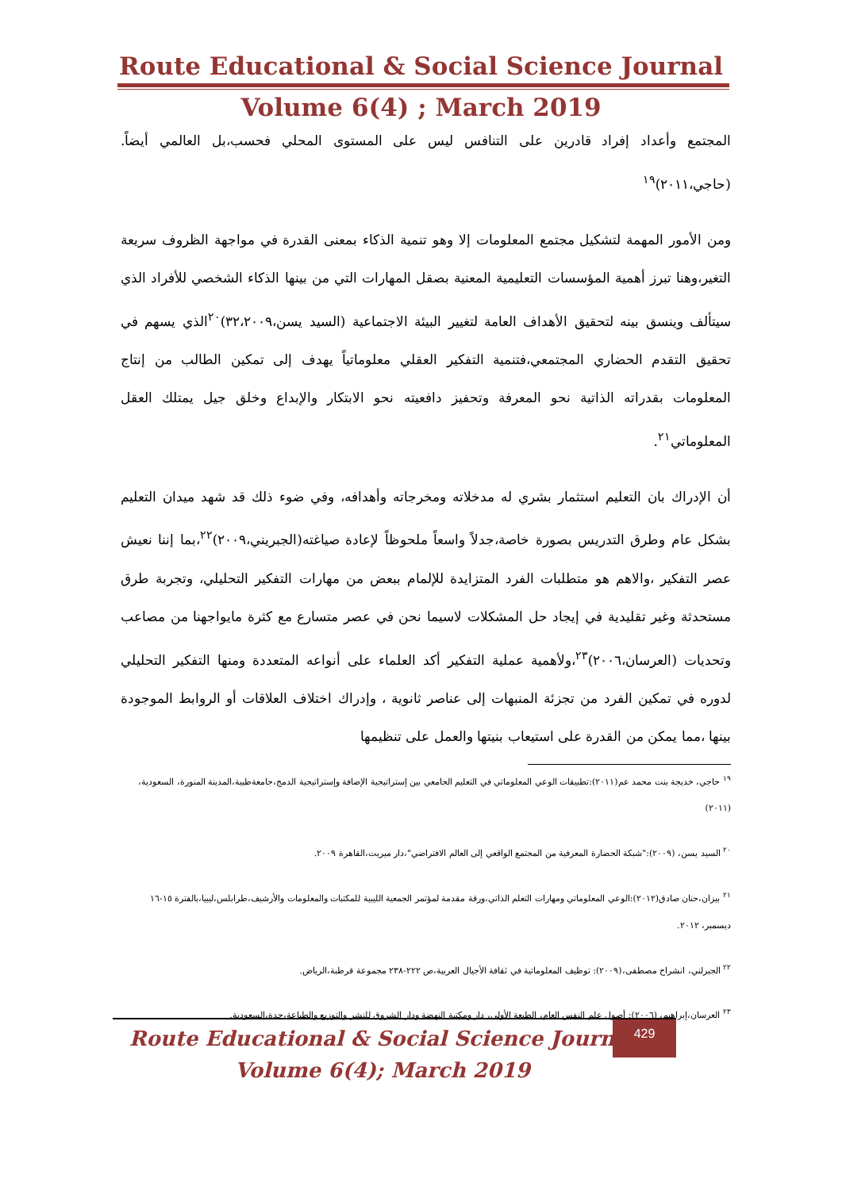Route Educational & Social Science Journal
Volume 6(4) ; March 2019
المجتمع وأعداد إفراد قادرين على التنافس ليس على المستوى المحلي فحسب،بل العالمي أيضاً. (حاجي،٢٠١١)<sup>١٩</sup>
ومن الأمور المهمة لتشكيل مجتمع المعلومات إلا وهو تنمية الذكاء بمعنى القدرة في مواجهة الظروف سريعة التغير،وهنا تبرز أهمية المؤسسات التعليمية المعنية بصقل المهارات التي من بينها الذكاء الشخصي للأفراد الذي سيتألف وينسق بينه لتحقيق الأهداف العامة لتغيير البيئة الاجتماعية (السيد يسن،٣٢،٢٠٠٩)<sup>٢٠</sup>الذي يسهم في تحقيق التقدم الحضاري المجتمعي،فتنمية التفكير العقلي معلوماتياً يهدف إلى تمكين الطالب من إنتاج المعلومات بقدراته الذاتية نحو المعرفة وتحفيز دافعيته نحو الابتكار والإبداع وخلق جيل يمتلك العقل المعلوماتي<sup>٢١</sup>.
أن الإدراك بان التعليم استثمار بشري له مدخلاته ومخرجاته وأهدافه، وفي ضوء ذلك قد شهد ميدان التعليم بشكل عام وطرق التدريس بصورة خاصة،جدلاً واسعاً ملحوظاً لإعادة صياغته(الجبريني،٢٠٠٩)<sup>٢٢</sup>،بما إننا نعيش عصر التفكير ،والاهم هو متطلبات الفرد المتزايدة للإلمام ببعض من مهارات التفكير التحليلي، وتجربة طرق مستحدثة وغير تقليدية في إيجاد حل المشكلات لاسيما نحن في عصر متسارع مع كثرة مايواجهنا من مصاعب وتحديات (العرسان،٢٠٠٦)<sup>٢٣</sup>،ولأهمية عملية التفكير أكد العلماء على أنواعه المتعددة ومنها التفكير التحليلي لدوره في تمكين الفرد من تجزئة المنبهات إلى عناصر ثانوية ، وإدراك اختلاف العلاقات أو الروابط الموجودة بينها ،مما يمكن من القدرة على استيعاب بنيتها والعمل على تنظيمها
<sup>١٩</sup> حاجي، خديجة بنت محمد عم(٢٠١١):تطبيقات الوعي المعلوماتي في التعليم الجامعي بين إستراتيجية الإضافة وإستراتيجية الدمج،جامعةطيبة،المدينة المنورة، السعودية،(٢٠١١)
<sup>٢٠</sup> السيد يسن، (٢٠٠٩):"شبكة الحضارة المعرفية من المجتمع الواقعي إلى العالم الافتراضي"،دار ميريت،القاهرة ٢٠٠٩.
<sup>٢١</sup> بيزان،حنان صادق(٢٠١٢):الوعي المعلوماتي ومهارات التعلم الذاتي،ورقة مقدمة لمؤتمر الجمعية الليبية للمكتبات والمعلومات والأرشيف،طرابلس،ليبيا،بالفترة ١٥-١٦ ديسمبر، ٢٠١٢.
<sup>٢٢</sup> الجبرلني، انشراح مصطفى،(٢٠٠٩): توظيف المعلوماتية في ثقافة الأجيال العربية،ص ٢٢٢-٢٣٨ مجموعة قرطبة،الرياض.
<sup>٢٣</sup> العرسان،إبراهيم، (٢٠٠٦): أصول علم النفس العام، الطبعة الأولى، دار ومكتبة النهضة ودار الشروق للنشر والتوزيع والطباعة،جدة،السعودية.
429
Route Educational & Social Science Journal
Volume 6(4); March 2019